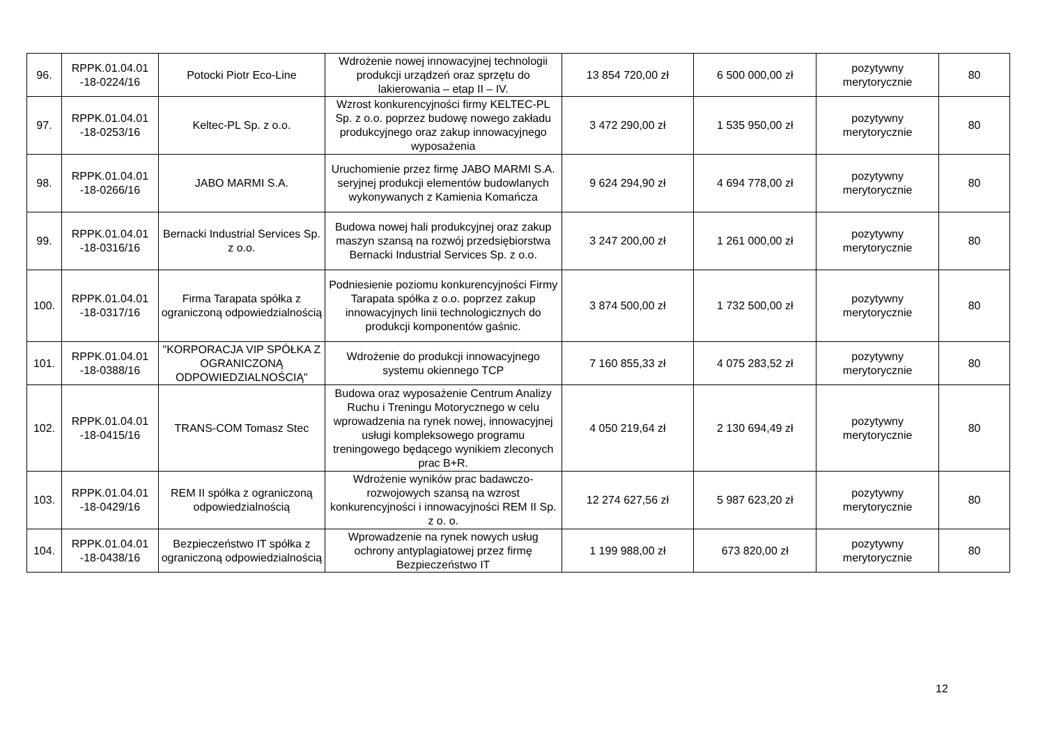| 96. | RPPK.01.04.01 -18-0224/16 | Potocki Piotr Eco-Line | Wdrożenie nowej innowacyjnej technologii produkcji urządzeń oraz sprzętu do lakierowania – etap II – IV. | 13 854 720,00 zł | 6 500 000,00 zł | pozytywny merytorycznie | 80 |
| 97. | RPPK.01.04.01 -18-0253/16 | Keltec-PL Sp. z o.o. | Wzrost konkurencyjności firmy KELTEC-PL Sp. z o.o. poprzez budowę nowego zakładu produkcyjnego oraz zakup innowacyjnego wyposażenia | 3 472 290,00 zł | 1 535 950,00 zł | pozytywny merytorycznie | 80 |
| 98. | RPPK.01.04.01 -18-0266/16 | JABO MARMI S.A. | Uruchomienie przez firmę JABO MARMI S.A. seryjnej produkcji elementów budowlanych wykonywanych z Kamienia Komańcza | 9 624 294,90 zł | 4 694 778,00 zł | pozytywny merytorycznie | 80 |
| 99. | RPPK.01.04.01 -18-0316/16 | Bernacki Industrial Services Sp. z o.o. | Budowa nowej hali produkcyjnej oraz zakup maszyn szansą na rozwój przedsiębiorstwa Bernacki Industrial Services Sp. z o.o. | 3 247 200,00 zł | 1 261 000,00 zł | pozytywny merytorycznie | 80 |
| 100. | RPPK.01.04.01 -18-0317/16 | Firma Tarapata spółka z ograniczoną odpowiedzialnością | Podniesienie poziomu konkurencyjności Firmy Tarapata spółka z o.o. poprzez zakup innowacyjnych linii technologicznych do produkcji komponentów gaśnic. | 3 874 500,00 zł | 1 732 500,00 zł | pozytywny merytorycznie | 80 |
| 101. | RPPK.01.04.01 -18-0388/16 | "KORPORACJA VIP SPÓŁKA Z OGRANICZONĄ ODPOWIEDZIALNOŚCIĄ" | Wdrożenie do produkcji innowacyjnego systemu okiennego TCP | 7 160 855,33 zł | 4 075 283,52 zł | pozytywny merytorycznie | 80 |
| 102. | RPPK.01.04.01 -18-0415/16 | TRANS-COM Tomasz Stec | Budowa oraz wyposażenie Centrum Analizy Ruchu i Treningu Motorycznego w celu wprowadzenia na rynek nowej, innowacyjnej usługi kompleksowego programu treningowego będącego wynikiem zleconych prac B+R. | 4 050 219,64 zł | 2 130 694,49 zł | pozytywny merytorycznie | 80 |
| 103. | RPPK.01.04.01 -18-0429/16 | REM II spółka z ograniczoną odpowiedzialnością | Wdrożenie wyników prac badawczo-rozwojowych szansą na wzrost konkurencyjności i innowacyjności REM II Sp. z o. o. | 12 274 627,56 zł | 5 987 623,20 zł | pozytywny merytorycznie | 80 |
| 104. | RPPK.01.04.01 -18-0438/16 | Bezpieczeństwo IT spółka z ograniczoną odpowiedzialnością | Wprowadzenie na rynek nowych usług ochrony antyplagiatowej przez firmę Bezpieczeństwo IT | 1 199 988,00 zł | 673 820,00 zł | pozytywny merytorycznie | 80 |
12